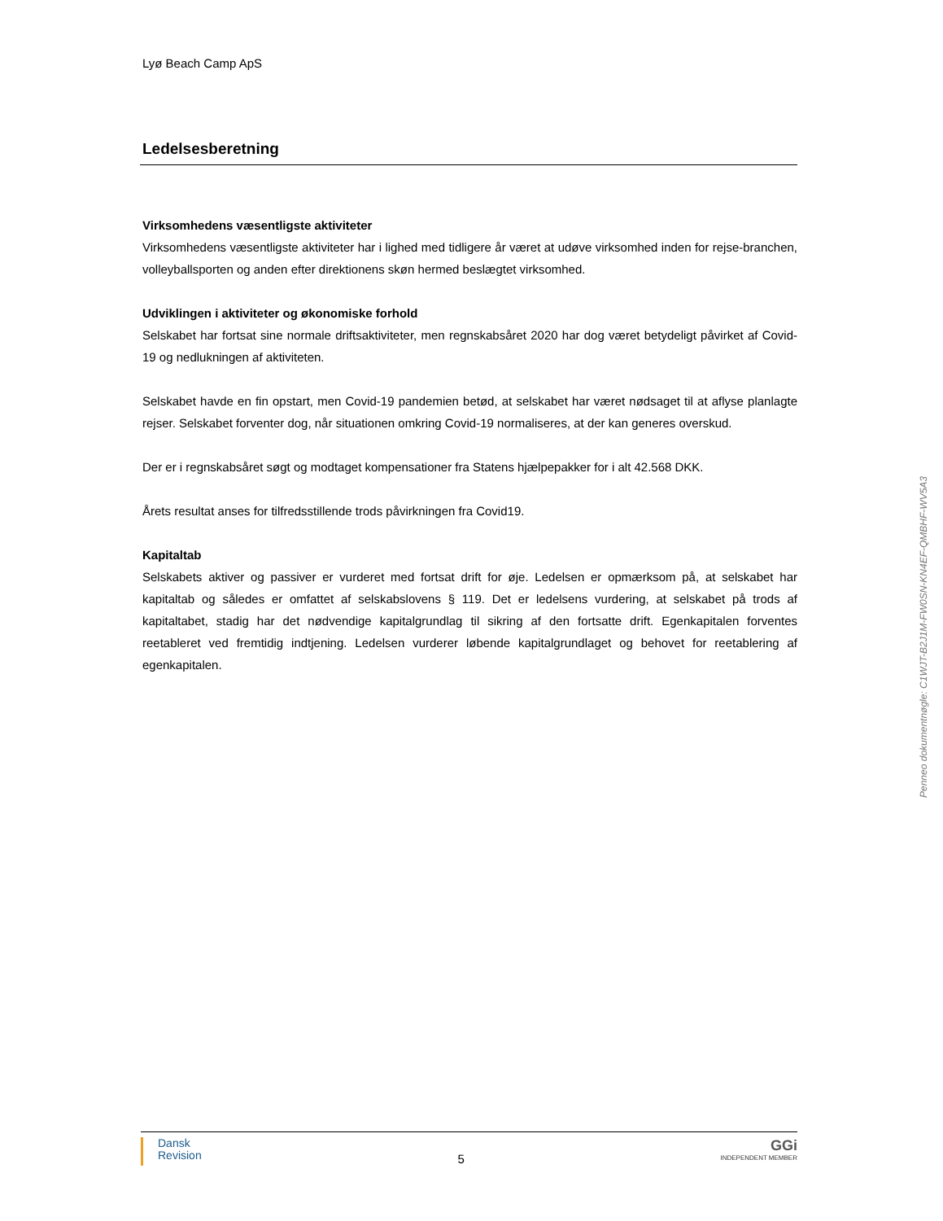Lyø Beach Camp ApS
Ledelsesberetning
Virksomhedens væsentligste aktiviteter
Virksomhedens væsentligste aktiviteter har i lighed med tidligere år været at udøve virksomhed inden for rejse-branchen, volleyballsporten og anden efter direktionens skøn hermed beslægtet virksomhed.
Udviklingen i aktiviteter og økonomiske forhold
Selskabet har fortsat sine normale driftsaktiviteter, men regnskabsåret 2020 har dog været betydeligt påvirket af Covid-19 og nedlukningen af aktiviteten.
Selskabet havde en fin opstart, men Covid-19 pandemien betød, at selskabet har været nødsaget til at aflyse planlagte rejser. Selskabet forventer dog, når situationen omkring Covid-19 normaliseres, at der kan generes overskud.
Der er i regnskabsåret søgt og modtaget kompensationer fra Statens hjælpepakker for i alt 42.568 DKK.
Årets resultat anses for tilfredsstillende trods påvirkningen fra Covid19.
Kapitaltab
Selskabets aktiver og passiver er vurderet med fortsat drift for øje. Ledelsen er opmærksom på, at selskabet har kapitaltab og således er omfattet af selskabslovens § 119. Det er ledelsens vurdering, at selskabet på trods af kapitaltabet, stadig har det nødvendige kapitalgrundlag til sikring af den fortsatte drift. Egenkapitalen forventes reetableret ved fremtidig indtjening. Ledelsen vurderer løbende kapitalgrundlaget og behovet for reetablering af egenkapitalen.
Dansk
Revision
5
GGi
INDEPENDENT MEMBER
Penneo dokumentnøgle: C1WJT-B2J1M-FW0SN-KN4EF-QMBHF-WV5A3